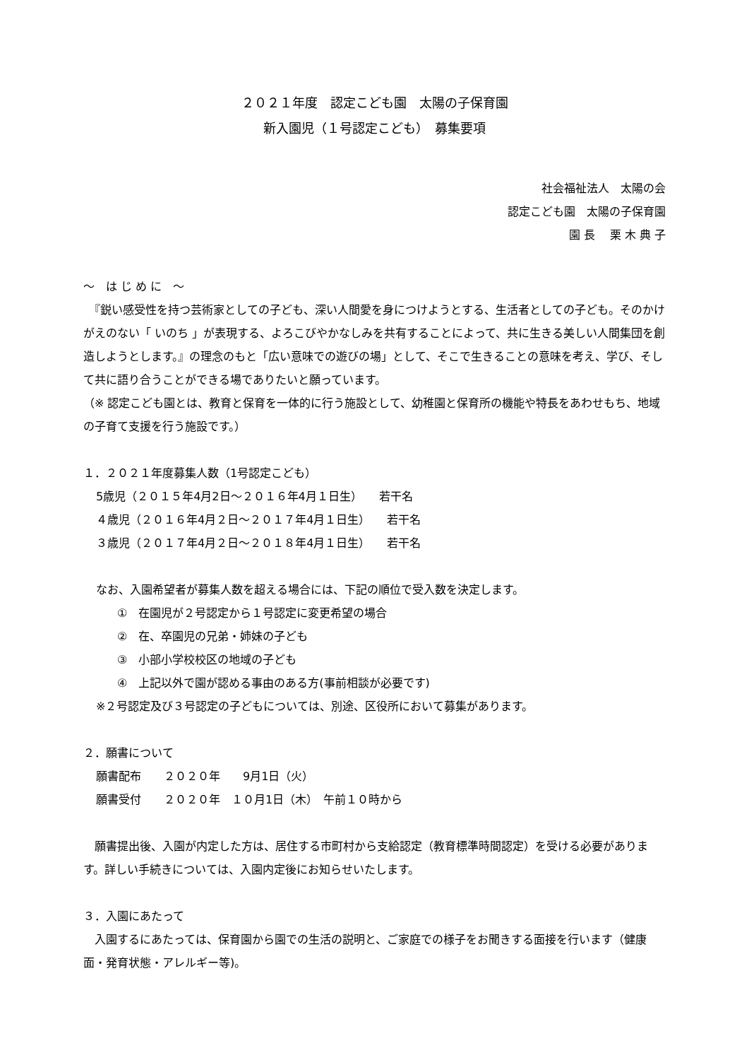２０２１年度　認定こども園　太陽の子保育園
新入園児（１号認定こども）　募集要項
社会福祉法人　太陽の会
認定こども園　太陽の子保育園
園 長　 栗 木 典 子
～　は じ め に　～
　『鋭い感受性を持つ芸術家としての子ども、深い人間愛を身につけようとする、生活者としての子ども。そのかけがえのない「 いのち 」が表現する、よろこびやかなしみを共有することによって、共に生きる美しい人間集団を創造しようとします。』の理念のもと「広い意味での遊びの場」として、そこで生きることの意味を考え、学び、そして共に語り合うことができる場でありたいと願っています。
（※ 認定こども園とは、教育と保育を一体的に行う施設として、幼稚園と保育所の機能や特長をあわせもち、地域の子育て支援を行う施設です。）
１．２０２１年度募集人数（1号認定こども）
5歳児（２０１５年4月2日～２０１６年4月１日生）　　若干名
４歳児（２０１６年4月２日～２０１７年4月１日生）　　若干名
３歳児（２０１７年4月２日～２０１８年4月１日生）　　若干名
なお、入園希望者が募集人数を超える場合には、下記の順位で受入数を決定します。
①　在園児が２号認定から１号認定に変更希望の場合
②　在、卒園児の兄弟・姉妹の子ども
③　小部小学校校区の地域の子ども
④　上記以外で園が認める事由のある方(事前相談が必要です)
※２号認定及び３号認定の子どもについては、別途、区役所において募集があります。
２．願書について
願書配布　　２０２０年　　9月1日（火）
願書受付　　２０２０年　１０月1日（木）　午前１０時から
　願書提出後、入園が内定した方は、居住する市町村から支給認定（教育標準時間認定）を受ける必要があります。詳しい手続きについては、入園内定後にお知らせいたします。
３．入園にあたって
　入園するにあたっては、保育園から園での生活の説明と、ご家庭での様子をお聞きする面接を行います（健康面・発育状態・アレルギー等)。